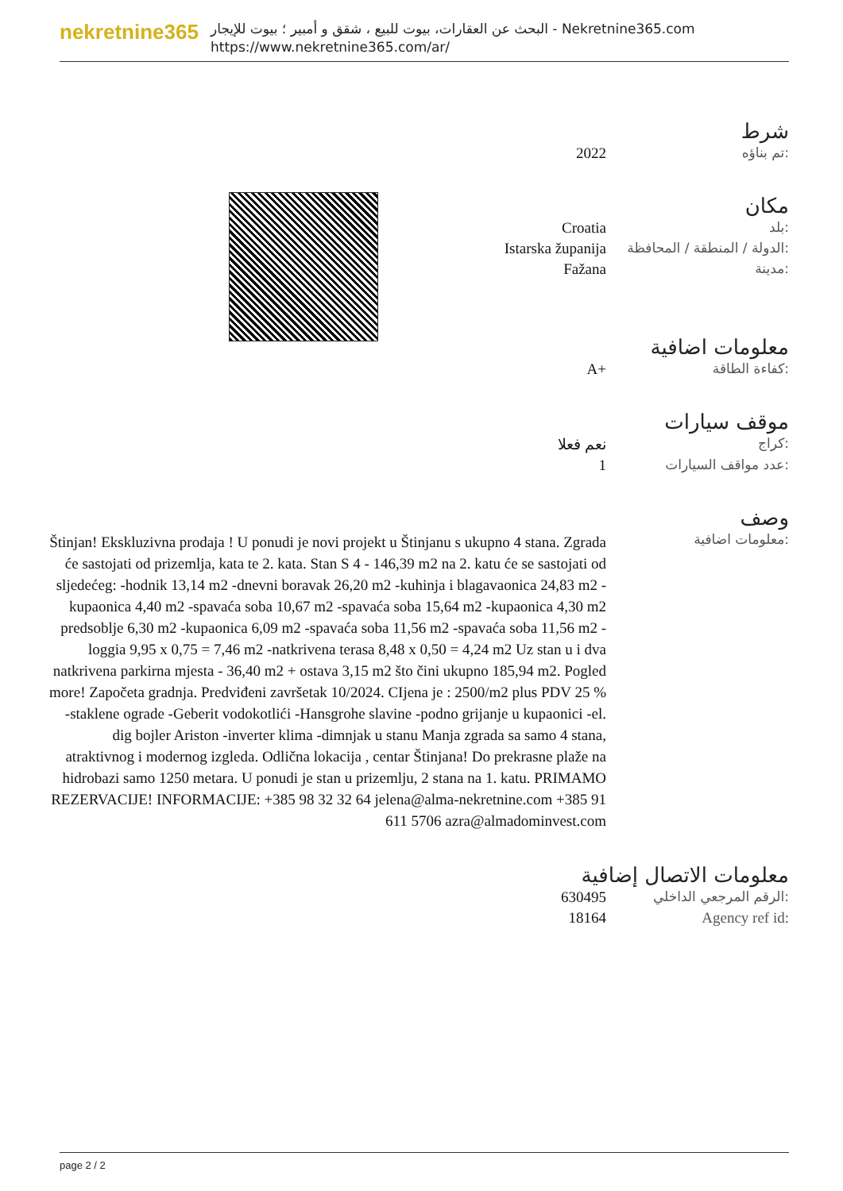nekretnine365
البحث عن العقارات، بيوت للبيع ، شقق و أمبير ؛ بيوت للإيجار - Nekretnine365.com
https://www.nekretnine365.com/ar/
شرط
| 2022 | تم بناؤه: |
مكان
| Croatia | بلد: |
| Istarska županija | الدولة / المنطقة / المحافظة: |
| Fažana | مدينة: |
معلومات اضافية
| A+ | كفاءة الطاقة: |
موقف سيارات
| نعم فعلا | كراج: |
| 1 | عدد مواقف السيارات: |
وصف
| Štinjan! Ekskluzivna prodaja ! U ponudi je novi projekt u Štinjanu s ukupno 4 stana. Zgrada će sastojati od prizemlja, kata te 2. kata. Stan S 4 - 146,39 m2 na 2. katu će se sastojati od sljedećeg: -hodnik 13,14 m2 -dnevni boravak 26,20 m2 -kuhinja i blagavaonica 24,83 m2 -kupaonica 4,40 m2 -spavaća soba 10,67 m2 -spavaća soba 15,64 m2 -kupaonica 4,30 m2 predsoblje 6,30 m2 -kupaonica 6,09 m2 -spavaća soba 11,56 m2 -spavaća soba 11,56 m2 -loggia 9,95 x 0,75 = 7,46 m2 -natkrivena terasa 8,48 x 0,50 = 4,24 m2 Uz stan u i dva natkrivena parkirna mjesta - 36,40 m2 + ostava 3,15 m2 što čini ukupno 185,94 m2. Pogled more! Započeta gradnja. Predviđeni završetak 10/2024. CIjena je : 2500/m2 plus PDV 25 % -staklene ograde -Geberit vodokotlići -Hansgrohe slavine -podno grijanje u kupaonici -el. dig bojler Ariston -inverter klima -dimnjak u stanu Manja zgrada sa samo 4 stana, atraktivnog i modernog izgleda. Odlična lokacija , centar Štinjana! Do prekrasne plaže na hidrobazi samo 1250 metara. U ponudi je stan u prizemlju, 2 stana na 1. katu. PRIMAMO REZERVACIJE! INFORMACIJE: +385 98 32 32 64 jelena@alma-nekretnine.com +385 91 611 5706 azra@almadominvest.com | معلومات اضافية: |
معلومات الاتصال إضافية
| 630495 | الرقم المرجعي الداخلي: |
| 18164 | Agency ref id: |
page 2 / 2